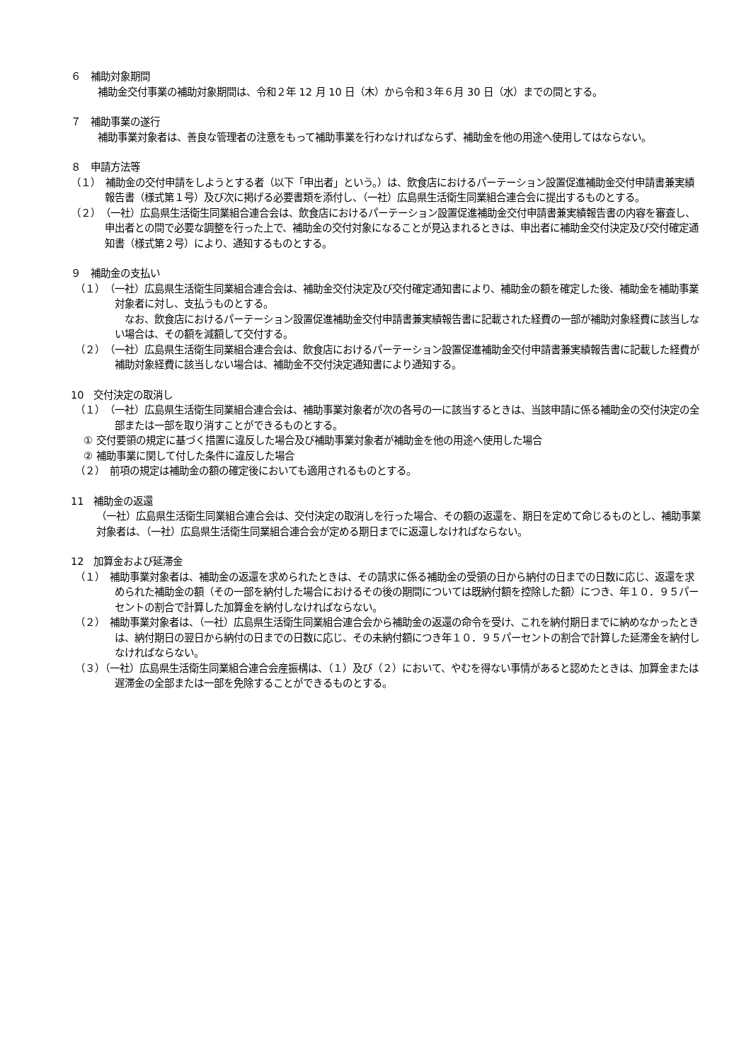６　補助対象期間
補助金交付事業の補助対象期間は、令和２年 12 月 10 日（木）から令和３年６月 30 日（水）までの間とする。
７　補助事業の遂行
補助事業対象者は、善良な管理者の注意をもって補助事業を行わなければならず、補助金を他の用途へ使用してはならない。
８　申請方法等
（１）　補助金の交付申請をしようとする者（以下「申出者」という。）は、飲食店におけるパーテーション設置促進補助金交付申請書兼実績報告書（様式第１号）及び次に掲げる必要書類を添付し、（一社）広島県生活衛生同業組合連合会に提出するものとする。
（２）　（一社）広島県生活衛生同業組合連合会は、飲食店におけるパーテーション設置促進補助金交付申請書兼実績報告書の内容を審査し、申出者との間で必要な調整を行った上で、補助金の交付対象になることが見込まれるときは、申出者に補助金交付決定及び交付確定通知書（様式第２号）により、通知するものとする。
９　補助金の支払い
（１）　（一社）広島県生活衛生同業組合連合会は、補助金交付決定及び交付確定通知書により、補助金の額を確定した後、補助金を補助事業対象者に対し、支払うものとする。
　なお、飲食店におけるパーテーション設置促進補助金交付申請書兼実績報告書に記載された経費の一部が補助対象経費に該当しない場合は、その額を減額して交付する。
（２）　（一社）広島県生活衛生同業組合連合会は、飲食店におけるパーテーション設置促進補助金交付申請書兼実績報告書に記載した経費が補助対象経費に該当しない場合は、補助金不交付決定通知書により通知する。
10　交付決定の取消し
（１）　（一社）広島県生活衛生同業組合連合会は、補助事業対象者が次の各号の一に該当するときは、当該申請に係る補助金の交付決定の全部または一部を取り消すことができるものとする。
① 交付要領の規定に基づく措置に違反した場合及び補助事業対象者が補助金を他の用途へ使用した場合
② 補助事業に関して付した条件に違反した場合
（２）　前項の規定は補助金の額の確定後においても適用されるものとする。
11　補助金の返還
（一社）広島県生活衛生同業組合連合会は、交付決定の取消しを行った場合、その額の返還を、期日を定めて命じるものとし、補助事業対象者は、（一社）広島県生活衛生同業組合連合会が定める期日までに返還しなければならない。
12　加算金および延滞金
（１）　補助事業対象者は、補助金の返還を求められたときは、その請求に係る補助金の受領の日から納付の日までの日数に応じ、返還を求められた補助金の額（その一部を納付した場合におけるその後の期間については既納付額を控除した額）につき、年１０．９５パーセントの割合で計算した加算金を納付しなければならない。
（２）　補助事業対象者は、（一社）広島県生活衛生同業組合連合会から補助金の返還の命令を受け、これを納付期日までに納めなかったときは、納付期日の翌日から納付の日までの日数に応じ、その未納付額につき年１０．９５パーセントの割合で計算した延滞金を納付しなければならない。
（３）（一社）広島県生活衛生同業組合連合会産振構は、（１）及び（２）において、やむを得ない事情があると認めたときは、加算金または遅滞金の全部または一部を免除することができるものとする。